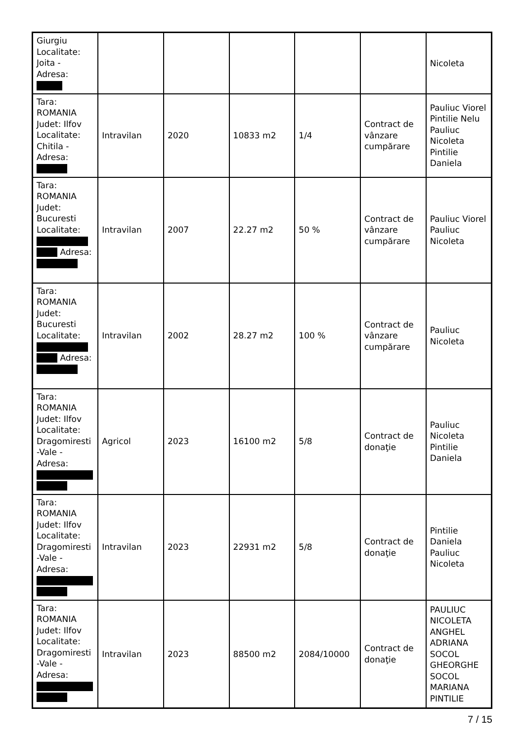| Giurgiu Localitate: Joita - Adresa: | | | | | | Nicoleta |
| Tara: ROMANIA Judet: Ilfov Localitate: Chitila - Adresa: | Intravilan | 2020 | 10833 m2 | 1/4 | Contract de vânzare cumpărare | Pauliuc Viorel Pintilie Nelu Pauliuc Nicoleta Pintilie Daniela |
| Tara: ROMANIA Judet: Bucuresti Localitate: Adresa: | Intravilan | 2007 | 22.27 m2 | 50 % | Contract de vânzare cumpărare | Pauliuc Viorel Pauliuc Nicoleta |
| Tara: ROMANIA Judet: Bucuresti Localitate: Adresa: | Intravilan | 2002 | 28.27 m2 | 100 % | Contract de vânzare cumpărare | Pauliuc Nicoleta |
| Tara: ROMANIA Judet: Ilfov Localitate: Dragomiresti -Vale - Adresa: | Agricol | 2023 | 16100 m2 | 5/8 | Contract de donaţie | Pauliuc Nicoleta Pintilie Daniela |
| Tara: ROMANIA Judet: Ilfov Localitate: Dragomiresti -Vale - Adresa: | Intravilan | 2023 | 22931 m2 | 5/8 | Contract de donaţie | Pintilie Daniela Pauliuc Nicoleta |
| Tara: ROMANIA Judet: Ilfov Localitate: Dragomiresti -Vale - Adresa: | Intravilan | 2023 | 88500 m2 | 2084/10000 | Contract de donaţie | PAULIUC NICOLETA ANGHEL ADRIANA SOCOL GHEORGHE SOCOL MARIANA PINTILIE |
7 / 15